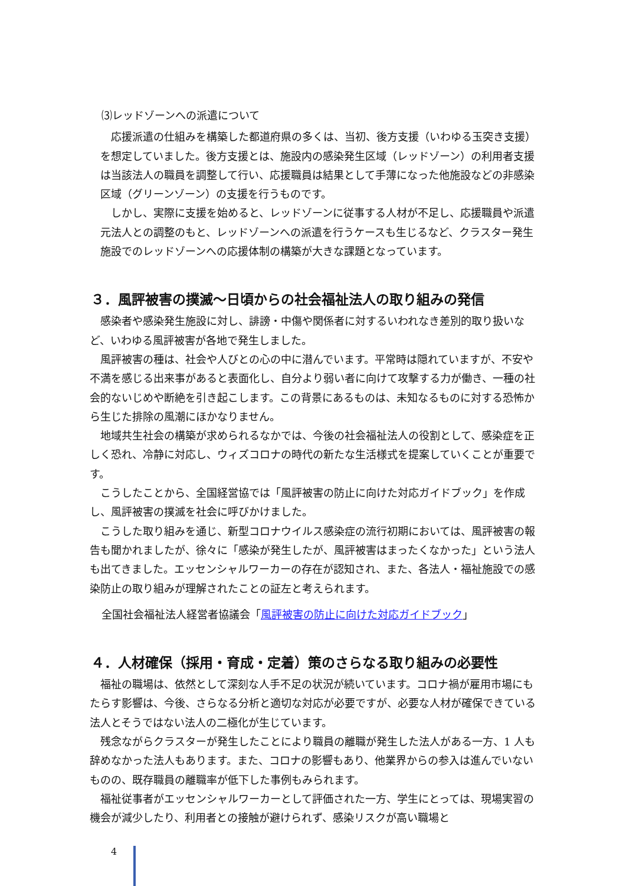⑶レッドゾーンへの派遣について
　応援派遣の仕組みを構築した都道府県の多くは、当初、後方支援（いわゆる玉突き支援）を想定していました。後方支援とは、施設内の感染発生区域（レッドゾーン）の利用者支援は当該法人の職員を調整して行い、応援職員は結果として手薄になった他施設などの非感染区域（グリーンゾーン）の支援を行うものです。
　しかし、実際に支援を始めると、レッドゾーンに従事する人材が不足し、応援職員や派遣元法人との調整のもと、レッドゾーンへの派遣を行うケースも生じるなど、クラスター発生施設でのレッドゾーンへの応援体制の構築が大きな課題となっています。
３．風評被害の撲滅～日頃からの社会福祉法人の取り組みの発信
　感染者や感染発生施設に対し、誹謗・中傷や関係者に対するいわれなき差別的取り扱いなど、いわゆる風評被害が各地で発生しました。
　風評被害の種は、社会や人びとの心の中に潜んでいます。平常時は隠れていますが、不安や不満を感じる出来事があると表面化し、自分より弱い者に向けて攻撃する力が働き、一種の社会的ないじめや断絶を引き起こします。この背景にあるものは、未知なるものに対する恐怖から生じた排除の風潮にほかなりません。
　地域共生社会の構築が求められるなかでは、今後の社会福祉法人の役割として、感染症を正しく恐れ、冷静に対応し、ウィズコロナの時代の新たな生活様式を提案していくことが重要です。
　こうしたことから、全国経営協では「風評被害の防止に向けた対応ガイドブック」を作成し、風評被害の撲滅を社会に呼びかけました。
　こうした取り組みを通じ、新型コロナウイルス感染症の流行初期においては、風評被害の報告も聞かれましたが、徐々に「感染が発生したが、風評被害はまったくなかった」という法人も出てきました。エッセンシャルワーカーの存在が認知され、また、各法人・福祉施設での感染防止の取り組みが理解されたことの証左と考えられます。
全国社会福祉法人経営者協議会「風評被害の防止に向けた対応ガイドブック」
４．人材確保（採用・育成・定着）策のさらなる取り組みの必要性
　福祉の職場は、依然として深刻な人手不足の状況が続いています。コロナ禍が雇用市場にもたらす影響は、今後、さらなる分析と適切な対応が必要ですが、必要な人材が確保できている法人とそうではない法人の二極化が生じています。
　残念ながらクラスターが発生したことにより職員の離職が発生した法人がある一方、1 人も辞めなかった法人もあります。また、コロナの影響もあり、他業界からの参入は進んでいないものの、既存職員の離職率が低下した事例もみられます。
　福祉従事者がエッセンシャルワーカーとして評価された一方、学生にとっては、現場実習の機会が減少したり、利用者との接触が避けられず、感染リスクが高い職場と
4